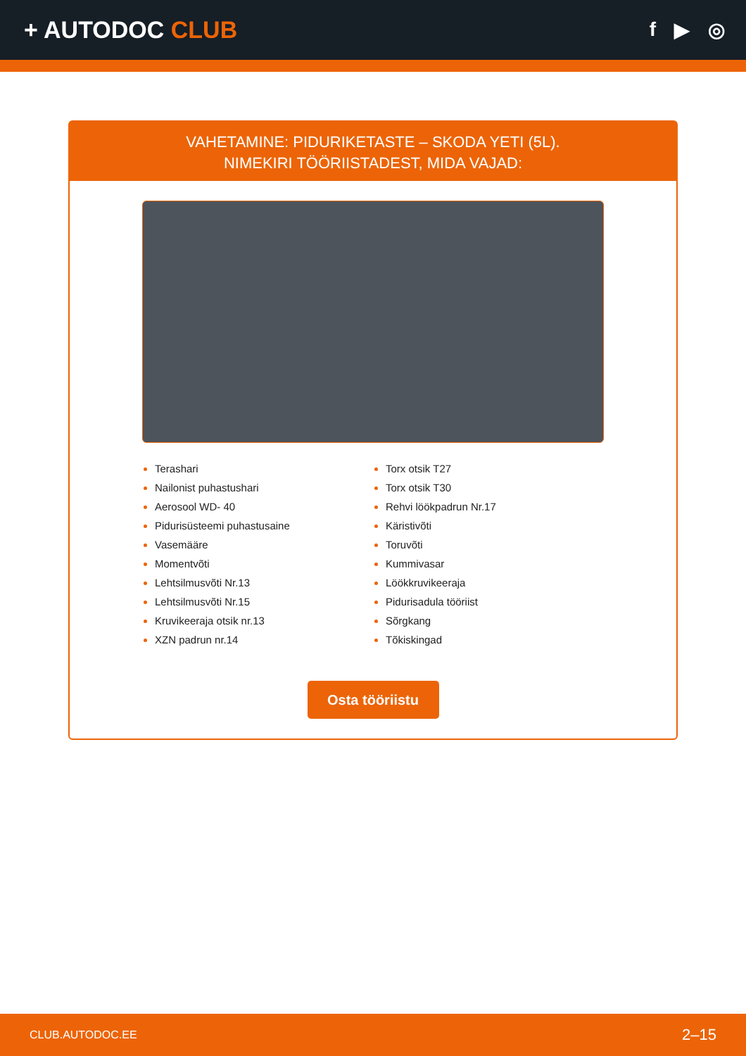+ AUTODOC CLUB
f ▶ ◎
VAHETAMINE: PIDURIKETASTE – SKODA YETI (5L).
NIMEKIRI TÖÖRIISTADEST, MIDA VAJAD:
Terashari
Nailonist puhastushari
Aerosool WD- 40
Pidurisüsteemi puhastusaine
Vasemääre
Momentvõti
Lehtsilmusvõti Nr.13
Lehtsilmusvõti Nr.15
Kruvikeeraja otsik nr.13
XZN padrun nr.14
Torx otsik T27
Torx otsik T30
Rehvi löökpadrun Nr.17
Käristivõti
Toruvõti
Kummivasar
Löökkruvikeeraja
Pidurisadula tööriist
Sõrgkang
Tõkiskingad
Osta tööriistu
CLUB.AUTODOC.EE 2–15